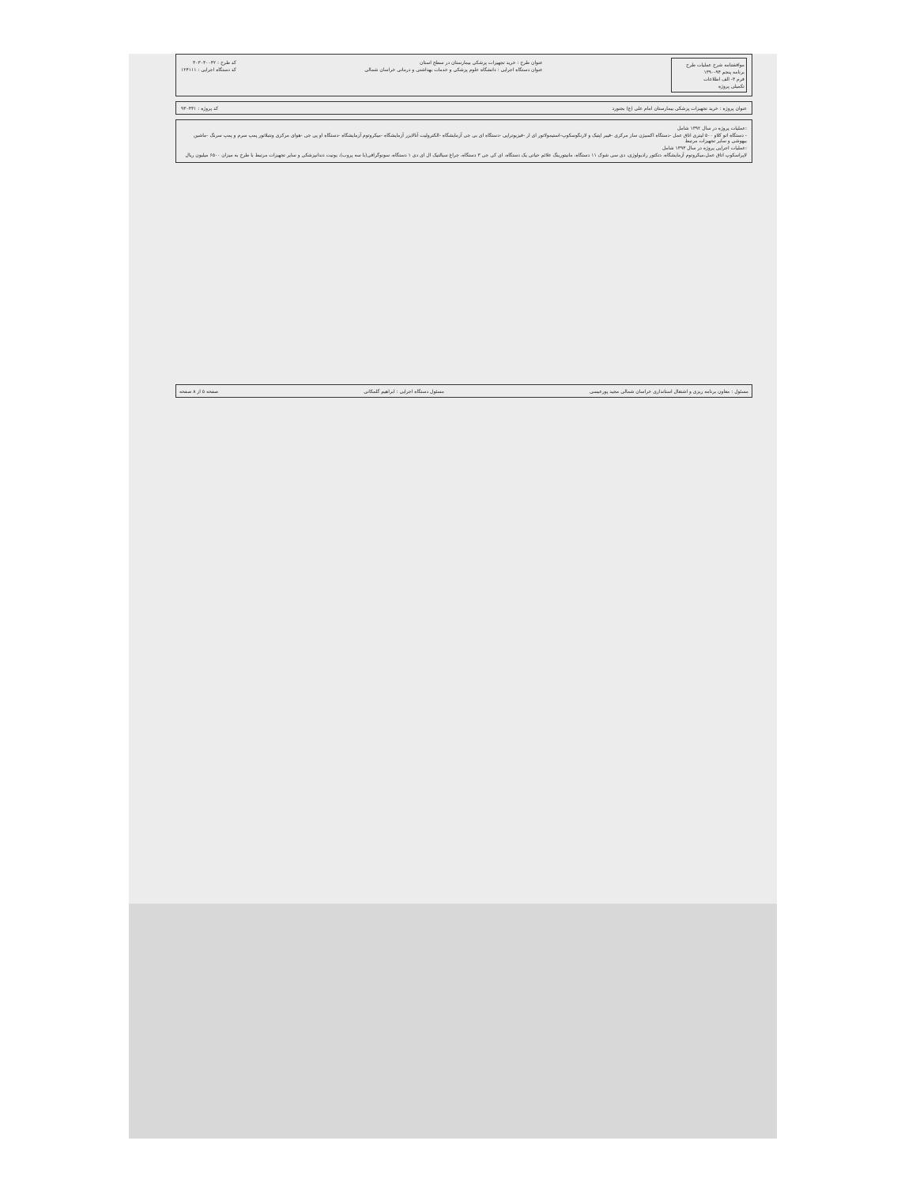موافقتنامه شرح عملیات طرح
برنامه پنجم ۹۴-۱۳۹۰
فرم ۳- الف اطلاعات
تکمیلی پروژه
عنوان طرح : خرید تجهیزات پزشکی بیمارستان در سطح استان
عنوان دستگاه اجرایی : دانشگاه علوم پزشکی و خدمات بهداشتی و درمانی خراسان شمالی
کد طرح : ۳۰۳۰۳۰۰۴۲
کد دستگاه اجرایی : ۱۲۴۱۱۱
عنوان پروژه : خرید تجهیزات پزشکی بیمارستان امام علی (ع) بجنورد کد پروژه : ۹۳۰۴۳۱
:عملیات پروژه در سال ۱۳۹۲ شامل
- دستگاه اتو کلاو ۵۰۰ لیتری اتاق عمل -دستگاه اکسیژن ساز مرکزی -فیبر اپتیک و لارنگوسکوپ-استیمولاتور ای ار -فیزیوتراپی -دستگاه ای بی جی آزمایشگاه -الکترولیت آنالایزر آزمایشگاه -میکروتوم آزمایشگاه -دستگاه او پی جی -هوای مرکزی ونتیلاتور پمپ سرم و پمپ سرنگ -ماشین بیهوشی و سایر تجهیزات مرتبط
:عملیات اجرایی پروژه در سال ۱۳۹۳ شامل
لاپراسکوپ اتاق عمل،میکروتوم آزمایشگاه، دتکتور رادیولوژی، دی سی شوک ۱۱ دستگاه، مانیتورینگ علائم حیاتی یک دستگاه، ای کی جی ۳ دستگاه، چراغ سیالتیک ال ای دی ۱ دستگاه، سونوگرافی(با سه پروب)، یونیت دندانپزشکی و سایر تجهیزات مرتبط با طرح به میزان ۶۵۰۰ میلیون ریال
مسئول : معاون برنامه ریزی و اشتغال استانداری خراسان شمالی مجید پورعیسی مسئول دستگاه اجرایی : ابراهیم گلمکانی صفحه ۵ از ۸ صفحه